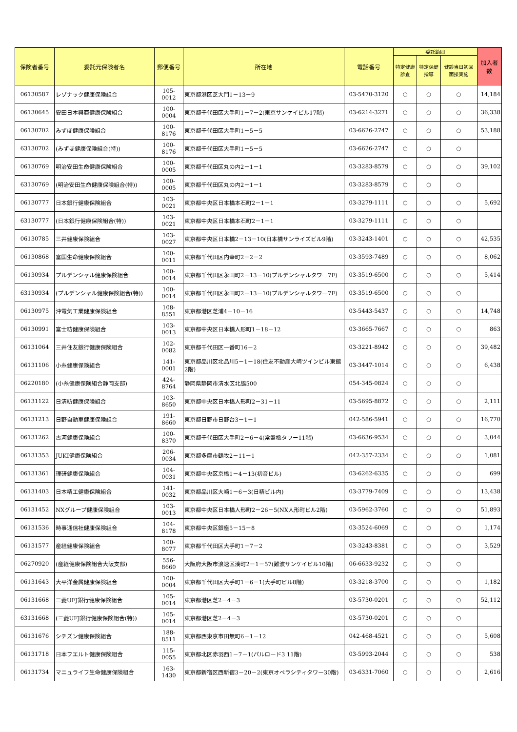| 保険者番号 | 委託元保険者名 | 郵便番号 | 所在地 | 電話番号 | 委託範囲 | | | 加入者数 |
| --- | --- | --- | --- | --- | --- | --- | --- | --- |
| | | | | | 特定健康診査 | 特定保健指導 | 健診当日初回面接実施 | |
| 06130587 | レゾナック健康保険組合 | 105-0012 | 東京都港区芝大門1－13－9 | 03-5470-3120 | ○ | ○ | ○ | 14,184 |
| 06130645 | 安田日本興亜健康保険組合 | 100-0004 | 東京都千代田区大手町1－7－2(東京サンケイビル17階) | 03-6214-3271 | ○ | ○ | ○ | 36,338 |
| 06130702 | みずほ健康保険組合 | 100-8176 | 東京都千代田区大手町1－5－5 | 03-6626-2747 | ○ | ○ | ○ | 53,188 |
| 63130702 | (みずほ健康保険組合(特)) | 100-8176 | 東京都千代田区大手町1－5－5 | 03-6626-2747 | ○ | ○ | ○ | |
| 06130769 | 明治安田生命健康保険組合 | 100-0005 | 東京都千代田区丸の内2－1－1 | 03-3283-8579 | ○ | ○ | ○ | 39,102 |
| 63130769 | (明治安田生命健康保険組合(特)) | 100-0005 | 東京都千代田区丸の内2－1－1 | 03-3283-8579 | ○ | ○ | ○ | |
| 06130777 | 日本銀行健康保険組合 | 103-0021 | 東京都中央区日本橋本石町2－1－1 | 03-3279-1111 | ○ | ○ | ○ | 5,692 |
| 63130777 | (日本銀行健康保険組合(特)) | 103-0021 | 東京都中央区日本橋本石町2－1－1 | 03-3279-1111 | ○ | ○ | ○ | |
| 06130785 | 三井健康保険組合 | 103-0027 | 東京都中央区日本橋2－13－10(日本橋サンライズビル9階) | 03-3243-1401 | ○ | ○ | ○ | 42,535 |
| 06130868 | 富国生命健康保険組合 | 100-0011 | 東京都千代田区内幸町2－2－2 | 03-3593-7489 | ○ | ○ | ○ | 8,062 |
| 06130934 | プルデンシャル健康保険組合 | 100-0014 | 東京都千代田区永田町2－13－10(プルデンシャルタワー7F) | 03-3519-6500 | ○ | ○ | ○ | 5,414 |
| 63130934 | (プルデンシャル健康保険組合(特)) | 100-0014 | 東京都千代田区永田町2－13－10(プルデンシャルタワー7F) | 03-3519-6500 | ○ | ○ | ○ | |
| 06130975 | 沖電気工業健康保険組合 | 108-8551 | 東京都港区芝浦4－10－16 | 03-5443-5437 | ○ | ○ | ○ | 14,748 |
| 06130991 | 富士紡健康保険組合 | 103-0013 | 東京都中央区日本橋人形町1－18－12 | 03-3665-7667 | ○ | ○ | ○ | 863 |
| 06131064 | 三井住友銀行健康保険組合 | 102-0082 | 東京都千代田区一番町16－2 | 03-3221-8942 | ○ | ○ | ○ | 39,482 |
| 06131106 | 小糸健康保険組合 | 141-0001 | 東京都品川区北品川5－1－18(住友不動産大崎ツインビル東館2階) | 03-3447-1014 | ○ | ○ | ○ | 6,438 |
| 06220180 | (小糸健康保険組合静岡支部) | 424-8764 | 静岡県静岡市清水区北脇500 | 054-345-0824 | ○ | ○ | ○ | |
| 06131122 | 日清紡健康保険組合 | 103-8650 | 東京都中央区日本橋人形町2－31－11 | 03-5695-8872 | ○ | ○ | ○ | 2,111 |
| 06131213 | 日野自動車健康保険組合 | 191-8660 | 東京都日野市日野台3－1－1 | 042-586-5941 | ○ | ○ | ○ | 16,770 |
| 06131262 | 古河健康保険組合 | 100-8370 | 東京都千代田区大手町2－6－4(常盤橋タワー11階) | 03-6636-9534 | ○ | ○ | ○ | 3,044 |
| 06131353 | JUKI健康保険組合 | 206-0034 | 東京都多摩市鶴牧2－11－1 | 042-357-2334 | ○ | ○ | ○ | 1,081 |
| 06131361 | 理研健康保険組合 | 104-0031 | 東京都中央区京橋1－4－13(初音ビル) | 03-6262-6335 | ○ | ○ | ○ | 699 |
| 06131403 | 日本精工健康保険組合 | 141-0032 | 東京都品川区大崎1－6－3(日精ビル内) | 03-3779-7409 | ○ | ○ | ○ | 13,438 |
| 06131452 | NXグループ健康保険組合 | 103-0013 | 東京都中央区日本橋人形町2－26－5(NX人形町ビル2階) | 03-5962-3760 | ○ | ○ | ○ | 51,893 |
| 06131536 | 時事通信社健康保険組合 | 104-8178 | 東京都中央区銀座5－15－8 | 03-3524-6069 | ○ | ○ | ○ | 1,174 |
| 06131577 | 産経健康保険組合 | 100-8077 | 東京都千代田区大手町1－7－2 | 03-3243-8381 | ○ | ○ | ○ | 3,529 |
| 06270920 | (産経健康保険組合大阪支部) | 556-8660 | 大阪府大阪市浪速区湊町2－1－57(難波サンケイビル10階) | 06-6633-9232 | ○ | ○ | ○ | |
| 06131643 | 大平洋金属健康保険組合 | 100-0004 | 東京都千代田区大手町1－6－1(大手町ビル8階) | 03-3218-3700 | ○ | ○ | ○ | 1,182 |
| 06131668 | 三菱UFJ銀行健康保険組合 | 105-0014 | 東京都港区芝2－4－3 | 03-5730-0201 | ○ | ○ | ○ | 52,112 |
| 63131668 | (三菱UFJ銀行健康保険組合(特)) | 105-0014 | 東京都港区芝2－4－3 | 03-5730-0201 | ○ | ○ | ○ | |
| 06131676 | シチズン健康保険組合 | 188-8511 | 東京都西東京市田無町6－1－12 | 042-468-4521 | ○ | ○ | ○ | 5,608 |
| 06131718 | 日本フエルト健康保険組合 | 115-0055 | 東京都北区赤羽西1－7－1(パルロード3 11階) | 03-5993-2044 | ○ | ○ | ○ | 538 |
| 06131734 | マニュライフ生命健康保険組合 | 163-1430 | 東京都新宿区西新宿3－20－2(東京オペラシティタワー30階) | 03-6331-7060 | ○ | ○ | ○ | 2,616 |